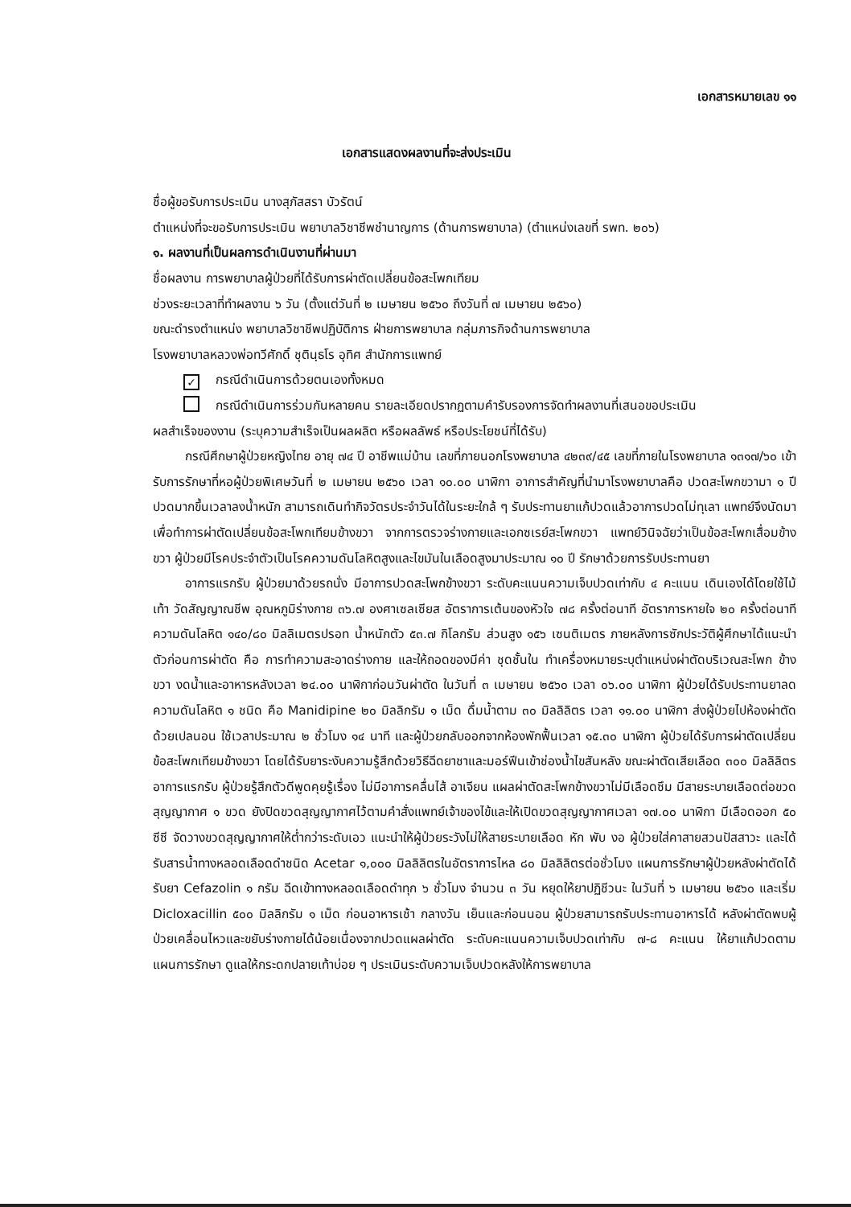เอกสารหมายเลข ๑๑
เอกสารแสดงผลงานที่จะส่งประเมิน
ชื่อผู้ขอรับการประเมิน นางสุภัสสรา บัวรัตน์
ตำแหน่งที่จะขอรับการประเมิน พยาบาลวิชาชีพชำนาญการ (ด้านการพยาบาล) (ตำแหน่งเลขที่ รพท. ๒๐๖)
๑. ผลงานที่เป็นผลการดำเนินงานที่ผ่านมา
ชื่อผลงาน การพยาบาลผู้ป่วยที่ได้รับการผ่าตัดเปลี่ยนข้อสะโพกเทียม
ช่วงระยะเวลาที่ทำผลงาน ๖ วัน (ตั้งแต่วันที่ ๒ เมษายน ๒๕๖๐ ถึงวันที่ ๗ เมษายน ๒๕๖๐)
ขณะดำรงตำแหน่ง พยาบาลวิชาชีพปฏิบัติการ ฝ่ายการพยาบาล กลุ่มภารกิจด้านการพยาบาล
โรงพยาบาลหลวงพ่อทวีศักดิ์ ชุตินฺธโร อุทิศ สำนักการแพทย์
✓ กรณีดำเนินการด้วยตนเองทั้งหมด
กรณีดำเนินการร่วมกันหลายคน รายละเอียดปรากฏตามคำรับรองการจัดทำผลงานที่เสนอขอประเมิน
ผลสำเร็จของงาน (ระบุความสำเร็จเป็นผลผลิต หรือผลลัพธ์ หรือประโยชน์ที่ได้รับ)
กรณีศึกษาผู้ป่วยหญิงไทย อายุ ๗๔ ปี อาชีพแม่บ้าน เลขที่ภายนอกโรงพยาบาล ๔๒๓๙/๔๕ เลขที่ภายในโรงพยาบาล ๑๓๑๗/๖๐ เข้ารับการรักษาที่หอผู้ป่วยพิเศษวันที่ ๒ เมษายน ๒๕๖๐ เวลา ๑๐.๐๐ นาฬิกา อาการสำคัญที่นำมาโรงพยาบาลคือ ปวดสะโพกขวามา ๑ ปี ปวดมากขึ้นเวลาลงน้ำหนัก สามารถเดินทำกิจวัตรประจำวันได้ในระยะใกล้ ๆ รับประทานยาแก้ปวดแล้วอาการปวดไม่ทุเลา แพทย์จึงนัดมาเพื่อทำการผ่าตัดเปลี่ยนข้อสะโพกเทียมข้างขวา จากการตรวจร่างกายและเอกซเรย์สะโพกขวา แพทย์วินิจฉัยว่าเป็นข้อสะโพกเสื่อมข้างขวา ผู้ป่วยมีโรคประจำตัวเป็นโรคความดันโลหิตสูงและไขมันในเลือดสูงมาประมาณ ๑๐ ปี รักษาด้วยการรับประทานยา
อาการแรกรับ ผู้ป่วยมาด้วยรถนั่ง มีอาการปวดสะโพกข้างขวา ระดับคะแนนความเจ็บปวดเท่ากับ ๔ คะแนน เดินเองได้โดยใช้ไม้เท้า วัดสัญญาณชีพ อุณหภูมิร่างกาย ๓๖.๗ องศาเซลเซียส อัตราการเต้นของหัวใจ ๗๘ ครั้งต่อนาที อัตราการหายใจ ๒๐ ครั้งต่อนาที ความดันโลหิต ๑๔๐/๘๐ มิลลิเมตรปรอท น้ำหนักตัว ๕๓.๗ กิโลกรัม ส่วนสูง ๑๕๖ เซนติเมตร ภายหลังการซักประวัติผู้ศึกษาได้แนะนำตัวก่อนการผ่าตัด คือ การทำความสะอาดร่างกาย และให้ถอดของมีค่า ชุดชั้นใน ทำเครื่องหมายระบุตำแหน่งผ่าตัดบริเวณสะโพก ข้างขวา งดน้ำและอาหารหลังเวลา ๒๔.๐๐ นาฬิกาก่อนวันผ่าตัด ในวันที่ ๓ เมษายน ๒๕๖๐ เวลา ๐๖.๐๐ นาฬิกา ผู้ป่วยได้รับประทานยาลดความดันโลหิต ๑ ชนิด คือ Manidipine ๒๐ มิลลิกรัม ๑ เม็ด ดื่มน้ำตาม ๓๐ มิลลิลิตร เวลา ๑๑.๐๐ นาฬิกา ส่งผู้ป่วยไปห้องผ่าตัดด้วยเปลนอน ใช้เวลาประมาณ ๒ ชั่วโมง ๑๔ นาที และผู้ป่วยกลับออกจากห้องพักฟื้นเวลา ๑๕.๓๐ นาฬิกา ผู้ป่วยได้รับการผ่าตัดเปลี่ยนข้อสะโพกเทียมข้างขวา โดยได้รับยาระงับความรู้สึกด้วยวิธีฉีดยาชาและมอร์ฟีนเข้าช่องน้ำไขสันหลัง ขณะผ่าตัดเสียเลือด ๓๐๐ มิลลิลิตร อาการแรกรับ ผู้ป่วยรู้สึกตัวดีพูดคุยรู้เรื่อง ไม่มีอาการคลื่นไส้ อาเจียน แผลผ่าตัดสะโพกข้างขวาไม่มีเลือดซึม มีสายระบายเลือดต่อขวดสุญญากาศ ๑ ขวด ยังปิดขวดสุญญากาศไว้ตามคำสั่งแพทย์เจ้าของไข้และให้เปิดขวดสุญญากาศเวลา ๑๗.๐๐ นาฬิกา มีเลือดออก ๕๐ ซีซี จัดวางขวดสุญญากาศให้ต่ำกว่าระดับเอว แนะนำให้ผู้ป่วยระวังไม่ให้สายระบายเลือด หัก พับ งอ ผู้ป่วยใส่คาสายสวนปัสสาวะ และได้รับสารน้ำทางหลอดเลือดดำชนิด Acetar ๑,๐๐๐ มิลลิลิตรในอัตราการไหล ๘๐ มิลลิลิตรต่อชั่วโมง แผนการรักษาผู้ป่วยหลังผ่าตัดได้รับยา Cefazolin ๑ กรัม ฉีดเข้าทางหลอดเลือดดำทุก ๖ ชั่วโมง จำนวน ๓ วัน หยุดให้ยาปฏิชีวนะ ในวันที่ ๖ เมษายน ๒๕๖๐ และเริ่ม Dicloxacillin ๕๐๐ มิลลิกรัม ๑ เม็ด ก่อนอาหารเช้า กลางวัน เย็นและก่อนนอน ผู้ป่วยสามารถรับประทานอาหารได้ หลังผ่าตัดพบผู้ป่วยเคลื่อนไหวและขยับร่างกายได้น้อยเนื่องจากปวดแผลผ่าตัด ระดับคะแนนความเจ็บปวดเท่ากับ ๗-๘ คะแนน ให้ยาแก้ปวดตามแผนการรักษา ดูแลให้กระดกปลายเท้าบ่อย ๆ ประเมินระดับความเจ็บปวดหลังให้การพยาบาล